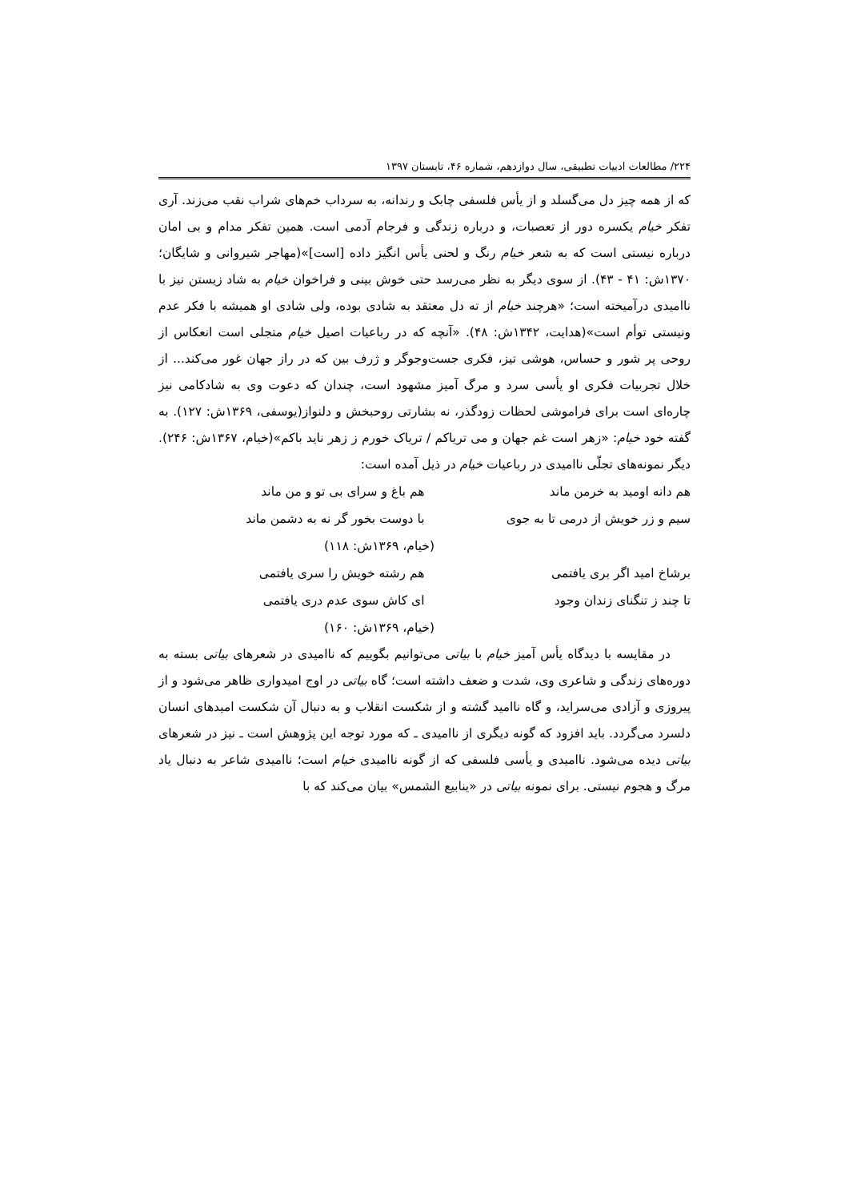۲۲۴/ مطالعات ادبیات تطبیقی، سال دوازدهم، شماره ۴۶، تابستان ۱۳۹۷
که از همه چیز دل می‌گسلد و از یأس فلسفی چابک و رندانه، به سرداب خم‌های شراب نقب می‌زند. آری تفکر خیام یکسره دور از تعصبات، و درباره زندگی و فرجام آدمی است. همین تفکر مدام و بی امان درباره نیستی است که به شعر خیام رنگ و لحنی یأس انگیز داده [است]»(مهاجر شیروانی و شایگان؛ ۱۳۷۰ش: ۴۱ - ۴۳). از سوی دیگر به نظر می‌رسد حتی خوش بینی و فراخوان خیام به شاد زیستن نیز با ناامیدی درآمیخته است؛ «هرچند خیام از ته دل معتقد به شادی بوده، ولی شادی او همیشه با فکر عدم ونیستی توأم است»(هدایت، ۱۳۴۲ش: ۴۸). «آنچه که در رباعیات اصیل خیام متجلی است انعکاس از روحی پر شور و حساس، هوشی تیز، فکری جست‌وجوگر و ژرف بین که در راز جهان غور می‌کند... از خلال تجربیات فکری او یأسی سرد و مرگ آمیز مشهود است، چندان که دعوت وی به شادکامی نیز چاره‌ای است برای فراموشی لحظات زودگذر، نه بشارتی روحبخش و دلنواز(یوسفی، ۱۳۶۹ش: ۱۲۷). به گفته خود خیام: «زهر است غم جهان و می تریاکم / تریاک خورم ز زهر ناید باکم»(خیام، ۱۳۶۷ش: ۲۴۶). دیگر نمونه‌های تجلّی ناامیدی در رباعیات خیام در ذیل آمده است:
هم دانه اومید به خرمن ماند هم باغ و سرای بی تو و من ماند
سیم و زر خویش از درمی تا به جوی
با دوست بخور گر نه به دشمن ماند
(خیام، ۱۳۶۹ش: ۱۱۸)
برشاخ امید اگر بری یافتمی هم رشته خویش را سری یافتمی
تا چند ز تنگنای زندان وجود ای کاش سوی عدم دری یافتمی
(خیام، ۱۳۶۹ش: ۱۶۰)
در مقایسه با دیدگاه یأس آمیز خیام با بیاتی می‌توانیم بگوییم که ناامیدی در شعرهای بیاتی بسته به دوره‌های زندگی و شاعری وی، شدت و ضعف داشته است؛ گاه بیاتی در اوج امیدواری ظاهر می‌شود و از پیروزی و آزادی می‌سراید، و گاه ناامید گشته و از شکست انقلاب و به دنبال آن شکست امیدهای انسان دلسرد می‌گردد. باید افزود که گونه دیگری از ناامیدی ـ که مورد توجه این پژوهش است ـ نیز در شعرهای بیاتی دیده می‌شود. ناامیدی و یأسی فلسفی که از گونه ناامیدی خیام است؛ ناامیدی شاعر به دنبال یاد مرگ و هجوم نیستی. برای نمونه بیاتی در «ینابیع الشمس» بیان می‌کند که با